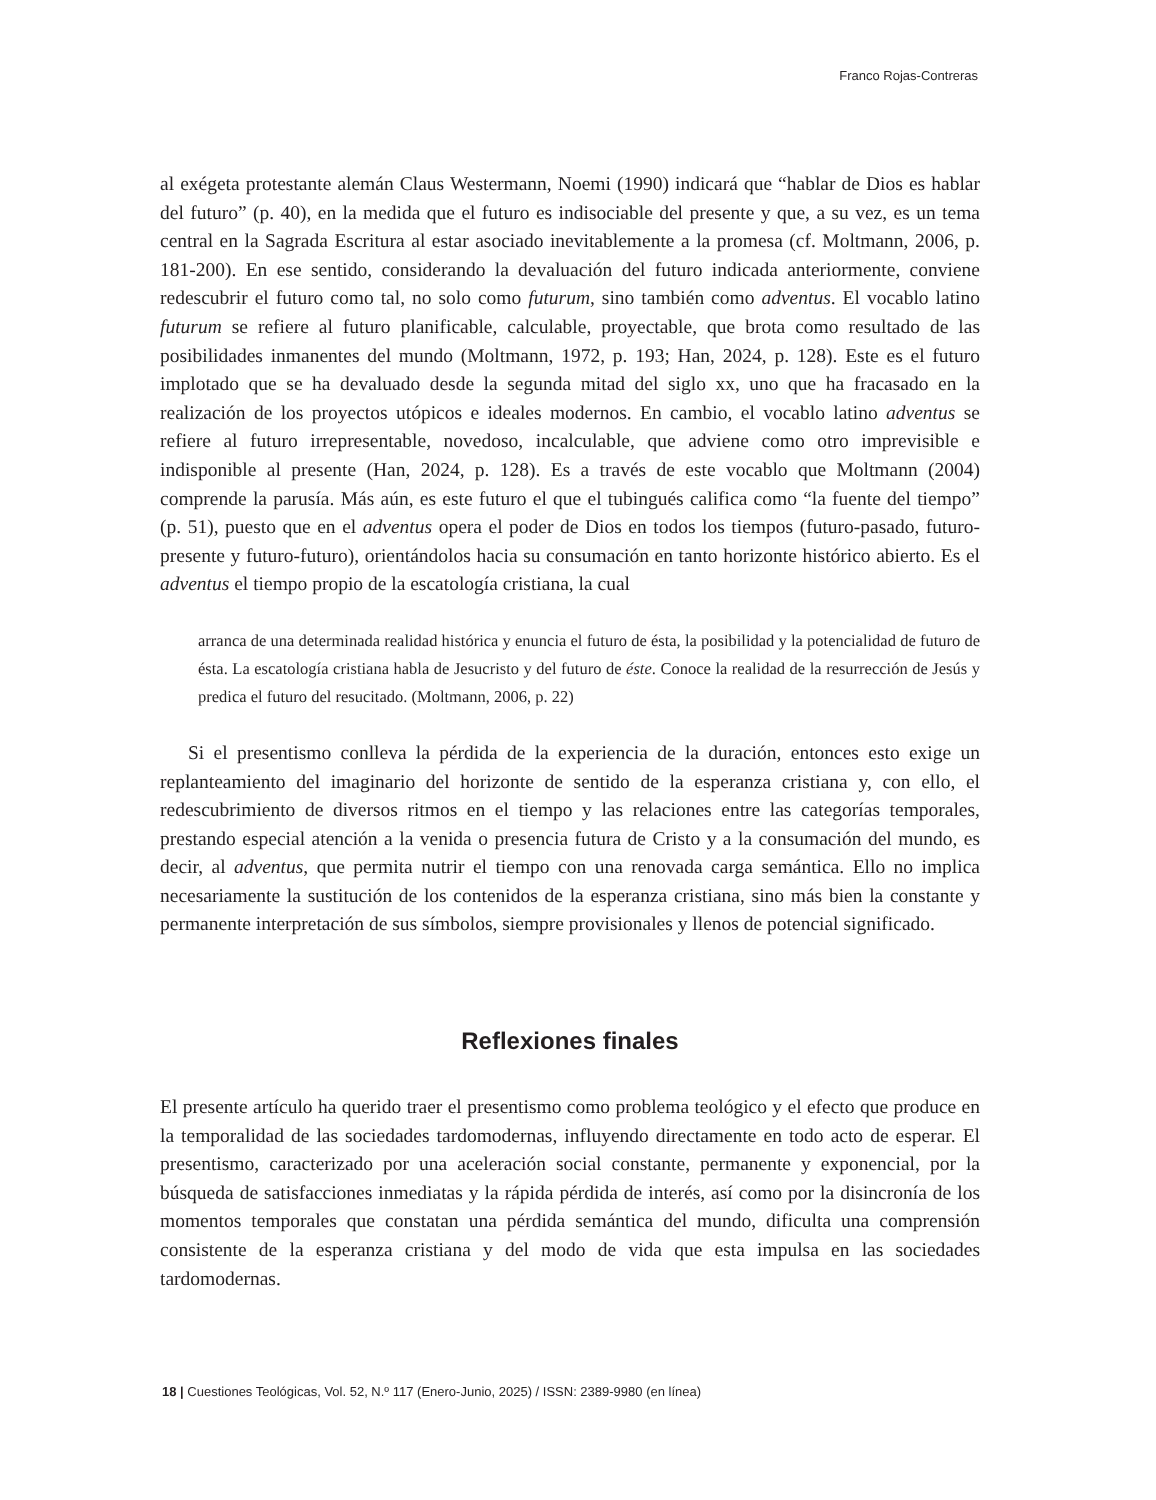Franco Rojas-Contreras
al exégeta protestante alemán Claus Westermann, Noemi (1990) indicará que “hablar de Dios es hablar del futuro” (p. 40), en la medida que el futuro es indisociable del presente y que, a su vez, es un tema central en la Sagrada Escritura al estar asociado inevitablemente a la promesa (cf. Moltmann, 2006, p. 181-200). En ese sentido, considerando la devaluación del futuro indicada anteriormente, conviene redescubrir el futuro como tal, no solo como futurum, sino también como adventus. El vocablo latino futurum se refiere al futuro planificable, calculable, proyectable, que brota como resultado de las posibilidades inmanentes del mundo (Moltmann, 1972, p. 193; Han, 2024, p. 128). Este es el futuro implotado que se ha devaluado desde la segunda mitad del siglo xx, uno que ha fracasado en la realización de los proyectos utópicos e ideales modernos. En cambio, el vocablo latino adventus se refiere al futuro irrepresentable, novedoso, incalculable, que adviene como otro imprevisible e indisponible al presente (Han, 2024, p. 128). Es a través de este vocablo que Moltmann (2004) comprende la parusía. Más aún, es este futuro el que el tubingués califica como “la fuente del tiempo” (p. 51), puesto que en el adventus opera el poder de Dios en todos los tiempos (futuro-pasado, futuro-presente y futuro-futuro), orientándolos hacia su consumación en tanto horizonte histórico abierto. Es el adventus el tiempo propio de la escatología cristiana, la cual
arranca de una determinada realidad histórica y enuncia el futuro de ésta, la posibilidad y la potencialidad de futuro de ésta. La escatología cristiana habla de Jesucristo y del futuro de éste. Conoce la realidad de la resurrección de Jesús y predica el futuro del resucitado. (Moltmann, 2006, p. 22)
Si el presentismo conlleva la pérdida de la experiencia de la duración, entonces esto exige un replanteamiento del imaginario del horizonte de sentido de la esperanza cristiana y, con ello, el redescubrimiento de diversos ritmos en el tiempo y las relaciones entre las categorías temporales, prestando especial atención a la venida o presencia futura de Cristo y a la consumación del mundo, es decir, al adventus, que permita nutrir el tiempo con una renovada carga semántica. Ello no implica necesariamente la sustitución de los contenidos de la esperanza cristiana, sino más bien la constante y permanente interpretación de sus símbolos, siempre provisionales y llenos de potencial significado.
Reflexiones finales
El presente artículo ha querido traer el presentismo como problema teológico y el efecto que produce en la temporalidad de las sociedades tardomodernas, influyendo directamente en todo acto de esperar. El presentismo, caracterizado por una aceleración social constante, permanente y exponencial, por la búsqueda de satisfacciones inmediatas y la rápida pérdida de interés, así como por la disincronía de los momentos temporales que constatan una pérdida semántica del mundo, dificulta una comprensión consistente de la esperanza cristiana y del modo de vida que esta impulsa en las sociedades tardomodernas.
18 | Cuestiones Teológicas, Vol. 52, N.º 117 (Enero-Junio, 2025) / ISSN: 2389-9980 (en línea)